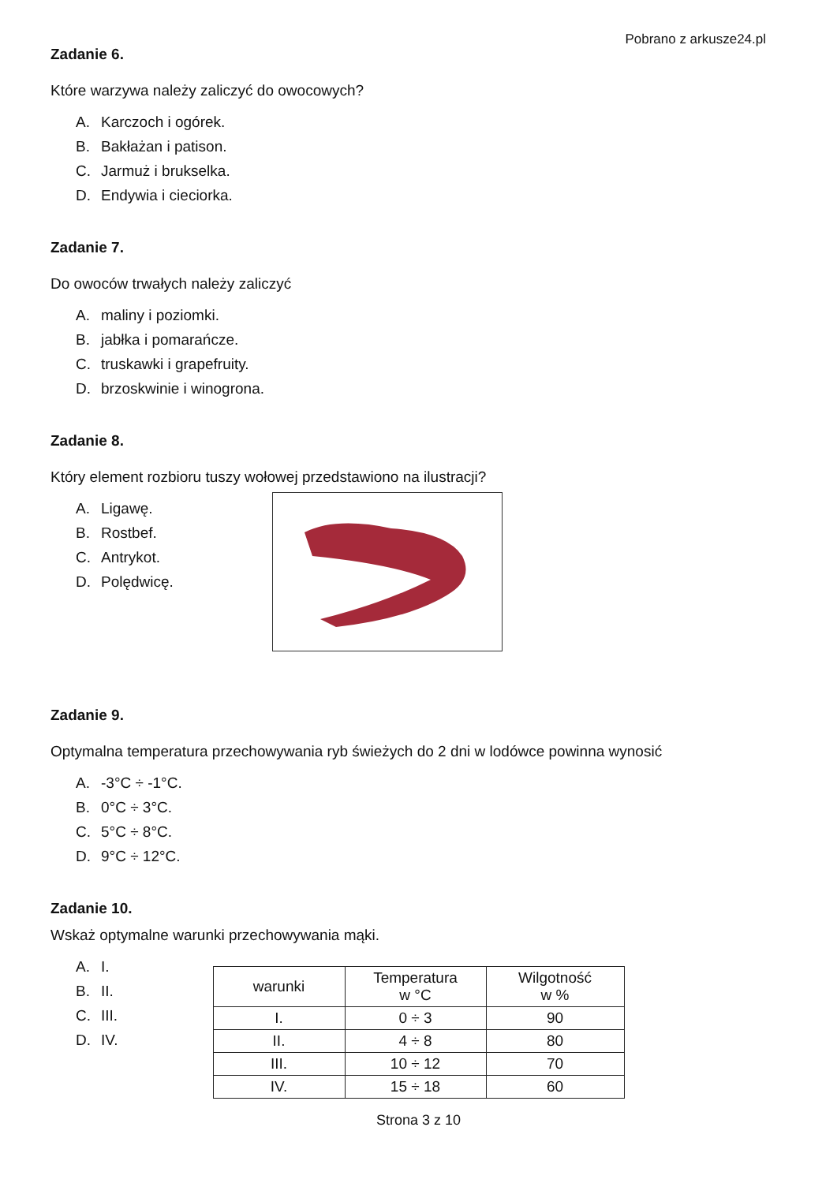Pobrano z arkusze24.pl
Zadanie 6.
Które warzywa należy zaliczyć do owocowych?
A. Karczoch i ogórek.
B. Bakłażan i patison.
C. Jarmuż i brukselka.
D. Endywia i cieciorka.
Zadanie 7.
Do owoców trwałych należy zaliczyć
A. maliny i poziomki.
B. jabłka i pomarańcze.
C. truskawki i grapefruity.
D. brzoskwinie i winogrona.
Zadanie 8.
Który element rozbioru tuszy wołowej przedstawiono na ilustracji?
A. Ligawę.
B. Rostbef.
C. Antrykot.
D. Polędwicę.
Zadanie 9.
Optymalna temperatura przechowywania ryb świeżych do 2 dni w lodówce powinna wynosić
A. -3°C ÷ -1°C.
B. 0°C ÷ 3°C.
C. 5°C ÷ 8°C.
D. 9°C ÷ 12°C.
Zadanie 10.
Wskaż optymalne warunki przechowywania mąki.
A. I.
B. II.
C. III.
D. IV.
| warunki | Temperatura w °C | Wilgotność w % |
| --- | --- | --- |
| I. | 0 ÷ 3 | 90 |
| II. | 4 ÷ 8 | 80 |
| III. | 10 ÷ 12 | 70 |
| IV. | 15 ÷ 18 | 60 |
Strona 3 z 10